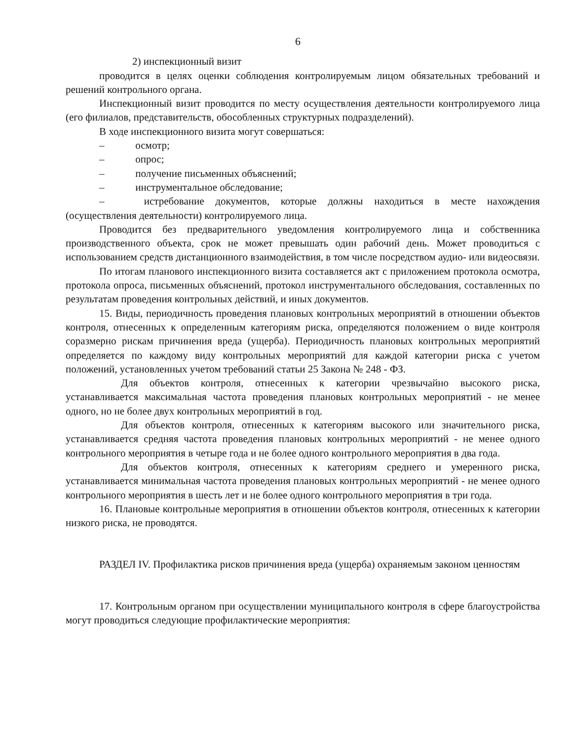6
2) инспекционный визит
проводится в целях оценки соблюдения контролируемым лицом обязательных требований и решений контрольного органа.
Инспекционный визит проводится по месту осуществления деятельности контролируемого лица (его филиалов, представительств, обособленных структурных подразделений).
В ходе инспекционного визита могут совершаться:
– осмотр;
– опрос;
– получение письменных объяснений;
– инструментальное обследование;
– истребование документов, которые должны находиться в месте нахождения (осуществления деятельности) контролируемого лица.
Проводится без предварительного уведомления контролируемого лица и собственника производственного объекта, срок не может превышать один рабочий день. Может проводиться с использованием средств дистанционного взаимодействия, в том числе посредством аудио- или видеосвязи.
По итогам планового инспекционного визита составляется акт с приложением протокола осмотра, протокола опроса, письменных объяснений, протокол инструментального обследования, составленных по результатам проведения контрольных действий, и иных документов.
15. Виды, периодичность проведения плановых контрольных мероприятий в отношении объектов контроля, отнесенных к определенным категориям риска, определяются положением о виде контроля соразмерно рискам причинения вреда (ущерба). Периодичность плановых контрольных мероприятий определяется по каждому виду контрольных мероприятий для каждой категории риска с учетом положений, установленных учетом требований статьи 25 Закона № 248 - ФЗ.
Для объектов контроля, отнесенных к категории чрезвычайно высокого риска, устанавливается максимальная частота проведения плановых контрольных мероприятий - не менее одного, но не более двух контрольных мероприятий в год.
Для объектов контроля, отнесенных к категориям высокого или значительного риска, устанавливается средняя частота проведения плановых контрольных мероприятий - не менее одного контрольного мероприятия в четыре года и не более одного контрольного мероприятия в два года.
Для объектов контроля, отнесенных к категориям среднего и умеренного риска, устанавливается минимальная частота проведения плановых контрольных мероприятий - не менее одного контрольного мероприятия в шесть лет и не более одного контрольного мероприятия в три года.
16. Плановые контрольные мероприятия в отношении объектов контроля, отнесенных к категории низкого риска, не проводятся.
РАЗДЕЛ IV. Профилактика рисков причинения вреда (ущерба) охраняемым законом ценностям
17. Контрольным органом при осуществлении муниципального контроля в сфере благоустройства могут проводиться следующие профилактические мероприятия: